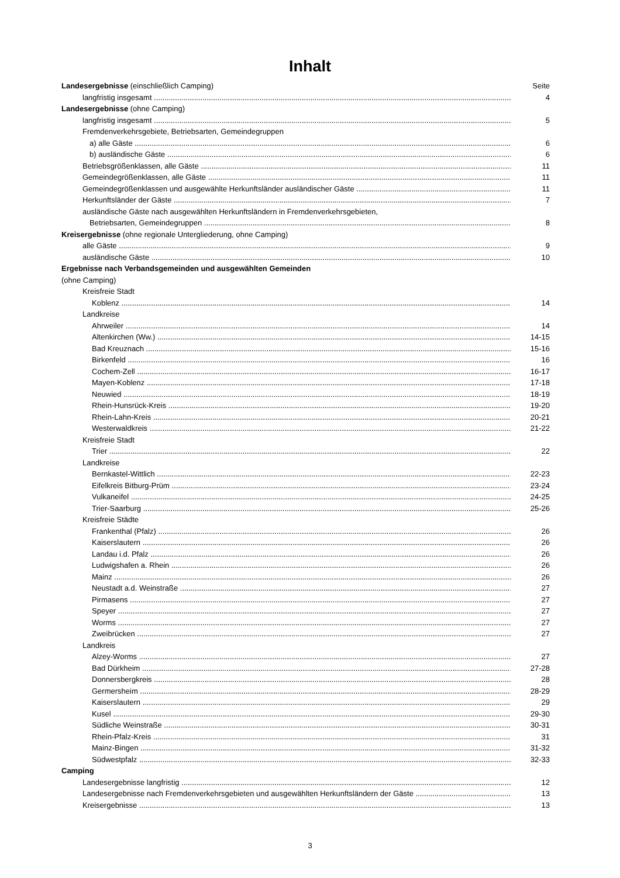Inhalt
Landesergebnisse (einschließlich Camping) Seite
langfristig insgesamt 4
Landesergebnisse (ohne Camping)
langfristig insgesamt 5
Fremdenverkehrsgebiete, Betriebsarten, Gemeindegruppen
a) alle Gäste 6
b) ausländische Gäste 6
Betriebsgrößenklassen, alle Gäste 11
Gemeindegrößenklassen, alle Gäste 11
Gemeindegrößenklassen und ausgewählte Herkunftsländer ausländischer Gäste 11
Herkunftsländer der Gäste 7
ausländische Gäste nach ausgewählten Herkunftsländern in Fremdenverkehrsgebieten,
Betriebsarten, Gemeindegruppen 8
Kreisergebnisse (ohne regionale Untergliederung, ohne Camping)
alle Gäste 9
ausländische Gäste 10
Ergebnisse nach Verbandsgemeinden und ausgewählten Gemeinden
(ohne Camping)
Kreisfreie Stadt
Koblenz 14
Landkreise
Ahrweiler 14
Altenkirchen (Ww.) 14-15
Bad Kreuznach 15-16
Birkenfeld 16
Cochem-Zell 16-17
Mayen-Koblenz 17-18
Neuwied 18-19
Rhein-Hunsrück-Kreis 19-20
Rhein-Lahn-Kreis 20-21
Westerwaldkreis 21-22
Kreisfreie Stadt
Trier 22
Landkreise
Bernkastel-Wittlich 22-23
Eifelkreis Bitburg-Prüm 23-24
Vulkaneifel 24-25
Trier-Saarburg 25-26
Kreisfreie Städte
Frankenthal (Pfalz) 26
Kaiserslautern 26
Landau i.d. Pfalz 26
Ludwigshafen a. Rhein 26
Mainz 26
Neustadt a.d. Weinstraße 27
Pirmasens 27
Speyer 27
Worms 27
Zweibrücken 27
Landkreis
Alzey-Worms 27
Bad Dürkheim 27-28
Donnersbergkreis 28
Germersheim 28-29
Kaiserslautern 29
Kusel 29-30
Südliche Weinstraße 30-31
Rhein-Pfalz-Kreis 31
Mainz-Bingen 31-32
Südwestpfalz 32-33
Camping
Landesergebnisse langfristig 12
Landesergebnisse nach Fremdenverkehrsgebieten und ausgewählten Herkunftsländern der Gäste 13
Kreisergebnisse 13
3